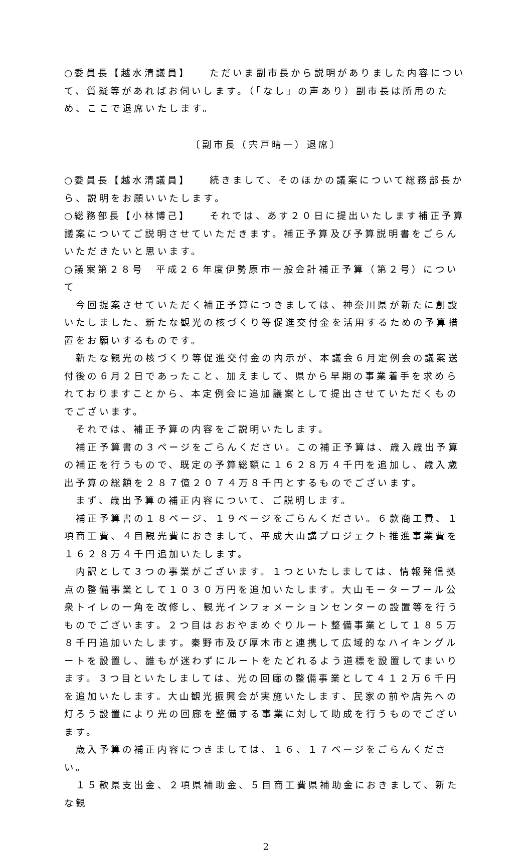○委員長【越水清議員】　　ただいま副市長から説明がありました内容について、質疑等があればお伺いします。（「なし」の声あり）副市長は所用のため、ここで退席いたします。
〔副市長（宍戸晴一）退席〕
○委員長【越水清議員】　　続きまして、そのほかの議案について総務部長から、説明をお願いいたします。
○総務部長【小林博己】　　それでは、あす２０日に提出いたします補正予算議案についてご説明させていただきます。補正予算及び予算説明書をごらんいただきたいと思います。
○議案第２８号　平成２６年度伊勢原市一般会計補正予算（第２号）について
　今回提案させていただく補正予算につきましては、神奈川県が新たに創設いたしました、新たな観光の核づくり等促進交付金を活用するための予算措置をお願いするものです。
　新たな観光の核づくり等促進交付金の内示が、本議会６月定例会の議案送付後の６月２日であったこと、加えまして、県から早期の事業着手を求められておりますことから、本定例会に追加議案として提出させていただくものでございます。
　それでは、補正予算の内容をご説明いたします。
　補正予算書の３ページをごらんください。この補正予算は、歳入歳出予算の補正を行うもので、既定の予算総額に１６２８万４千円を追加し、歳入歳出予算の総額を２８７億２０７４万８千円とするものでございます。
　まず、歳出予算の補正内容について、ご説明します。
　補正予算書の１８ページ、１９ページをごらんください。６款商工費、１項商工費、４目観光費におきまして、平成大山講プロジェクト推進事業費を１６２８万４千円追加いたします。
　内訳として３つの事業がございます。１つといたしましては、情報発信拠点の整備事業として１０３０万円を追加いたします。大山モータープール公衆トイレの一角を改修し、観光インフォメーションセンターの設置等を行うものでございます。２つ目はおおやまめぐりルート整備事業として１８５万８千円追加いたします。秦野市及び厚木市と連携して広域的なハイキングルートを設置し、誰もが迷わずにルートをたどれるよう道標を設置してまいります。３つ目といたしましては、光の回廊の整備事業として４１２万６千円を追加いたします。大山観光振興会が実施いたします、民家の前や店先への灯ろう設置により光の回廊を整備する事業に対して助成を行うものでございます。
　歳入予算の補正内容につきましては、１６、１７ページをごらんください。
　１５款県支出金、２項県補助金、５目商工費県補助金におきまして、新たな観
2